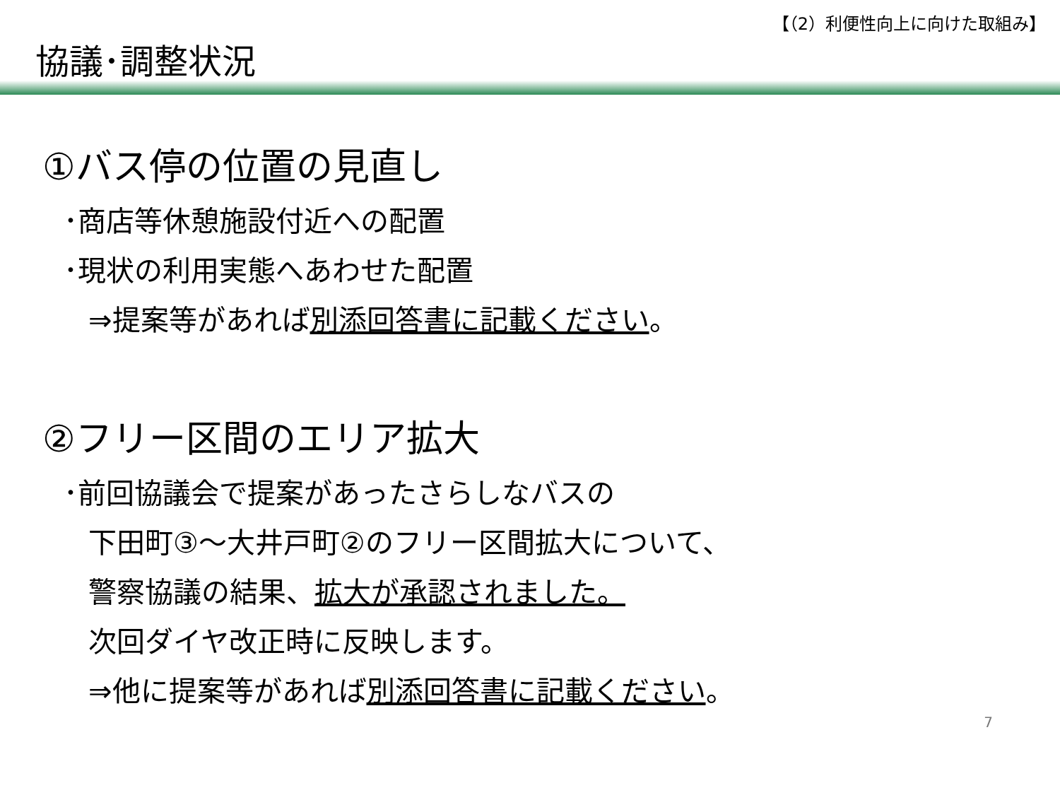【（2）利便性向上に向けた取組み】
協議･調整状況
①バス停の位置の見直し
･商店等休憩施設付近への配置
･現状の利用実態へあわせた配置
⇒提案等があれば別添回答書に記載ください。
②フリー区間のエリア拡大
･前回協議会で提案があったさらしなバスの
下田町③～大井戸町②のフリー区間拡大について、
警察協議の結果、拡大が承認されました。
次回ダイヤ改正時に反映します。
⇒他に提案等があれば別添回答書に記載ください。
7